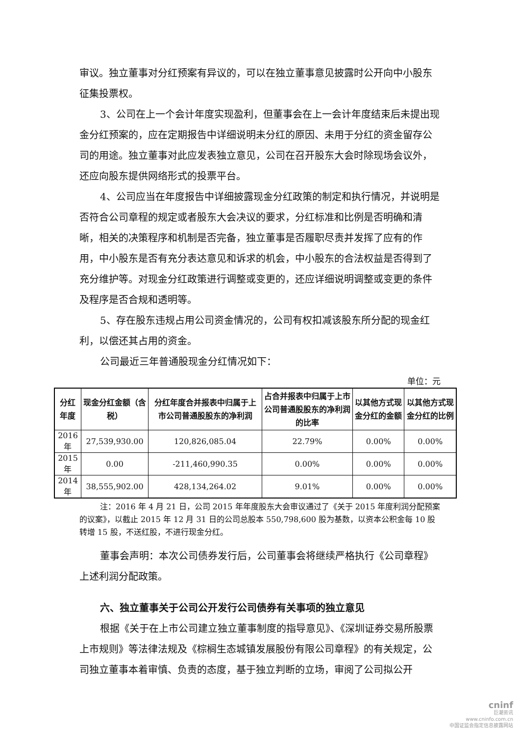审议。独立董事对分红预案有异议的，可以在独立董事意见披露时公开向中小股东征集投票权。
3、公司在上一个会计年度实现盈利，但董事会在上一会计年度结束后未提出现金分红预案的，应在定期报告中详细说明未分红的原因、未用于分红的资金留存公司的用途。独立董事对此应发表独立意见，公司在召开股东大会时除现场会议外，还应向股东提供网络形式的投票平台。
4、公司应当在年度报告中详细披露现金分红政策的制定和执行情况，并说明是否符合公司章程的规定或者股东大会决议的要求，分红标准和比例是否明确和清晰，相关的决策程序和机制是否完备，独立董事是否履职尽责并发挥了应有的作用，中小股东是否有充分表达意见和诉求的机会，中小股东的合法权益是否得到了充分维护等。对现金分红政策进行调整或变更的，还应详细说明调整或变更的条件及程序是否合规和透明等。
5、存在股东违规占用公司资金情况的，公司有权扣减该股东所分配的现金红利，以偿还其占用的资金。
公司最近三年普通股现金分红情况如下：
单位：元
| 分红年度 | 现金分红金额（含税） | 分红年度合并报表中归属于上市公司普通股股东的净利润 | 占合并报表中归属于上市公司普通股股东的净利润的比率 | 以其他方式现金分红的金额 | 以其他方式现金分红的比例 |
| --- | --- | --- | --- | --- | --- |
| 2016 年 | 27,539,930.00 | 120,826,085.04 | 22.79% | 0.00% | 0.00% |
| 2015 年 | 0.00 | -211,460,990.35 | 0.00% | 0.00% | 0.00% |
| 2014 年 | 38,555,902.00 | 428,134,264.02 | 9.01% | 0.00% | 0.00% |
注：2016 年 4 月 21 日，公司 2015 年年度股东大会审议通过了《关于 2015 年度利润分配预案的议案》，以截止 2015 年 12 月 31 日的公司总股本 550,798,600 股为基数，以资本公积金每 10 股转增 15 股，不送红股，不进行现金分红。
董事会声明：本次公司债券发行后，公司董事会将继续严格执行《公司章程》上述利润分配政策。
六、独立董事关于公司公开发行公司债券有关事项的独立意见
根据《关于在上市公司建立独立董事制度的指导意见》、《深圳证券交易所股票上市规则》等法律法规及《棕榈生态城镇发展股份有限公司章程》的有关规定，公司独立董事本着审慎、负责的态度，基于独立判断的立场，审阅了公司拟公开
cninf
巨潮资讯
www.cninfo.com.cn
中国证监会指定信息披露网站